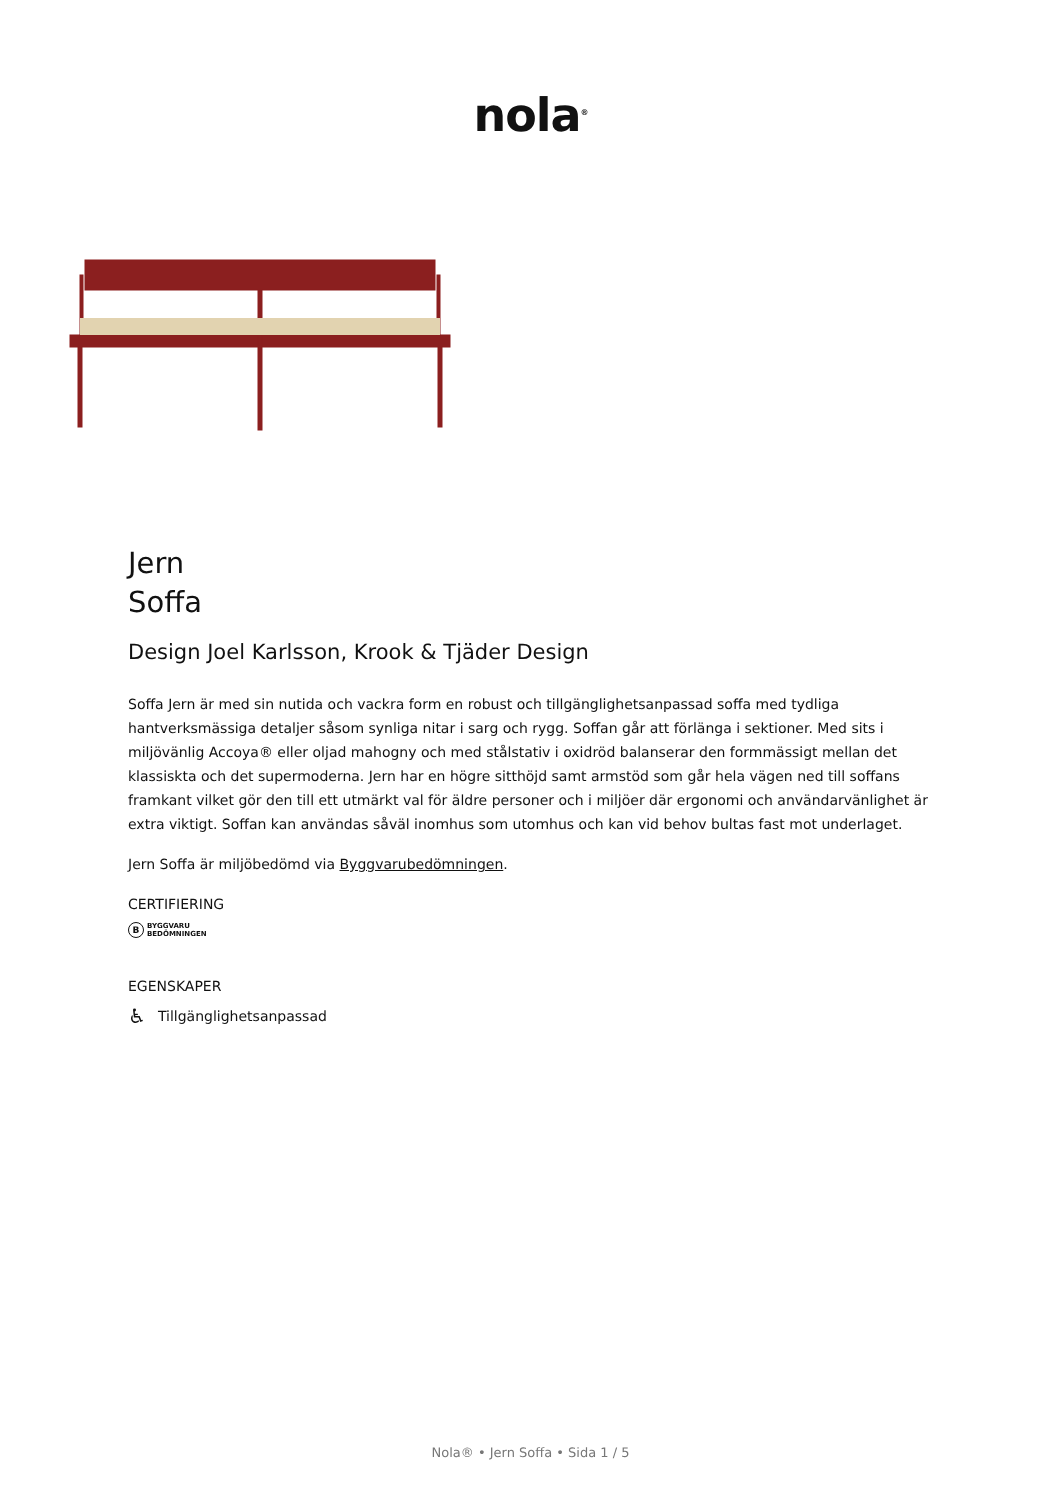nola<sup>®</sup>
Jern
Soffa
Design Joel Karlsson, Krook & Tjäder Design
Soffa Jern är med sin nutida och vackra form en robust och tillgänglighetsanpassad soffa med tydliga hantverksmässiga detaljer såsom synliga nitar i sarg och rygg. Soffan går att förlänga i sektioner. Med sits i miljövänlig Accoya® eller oljad mahogny och med stålstativ i oxidröd balanserar den formmässigt mellan det klassiskta och det supermoderna. Jern har en högre sitthöjd samt armstöd som går hela vägen ned till soffans framkant vilket gör den till ett utmärkt val för äldre personer och i miljöer där ergonomi och användarvänlighet är extra viktigt. Soffan kan användas såväl inomhus som utomhus och kan vid behov bultas fast mot underlaget.
Jern Soffa är miljöbedömd via Byggvarubedömningen.
CERTIFIERING
B
BYGGVARU
BEDÖMNINGEN
EGENSKAPER
♿ Tillgänglighetsanpassad
Nola® • Jern Soffa • Sida 1 / 5